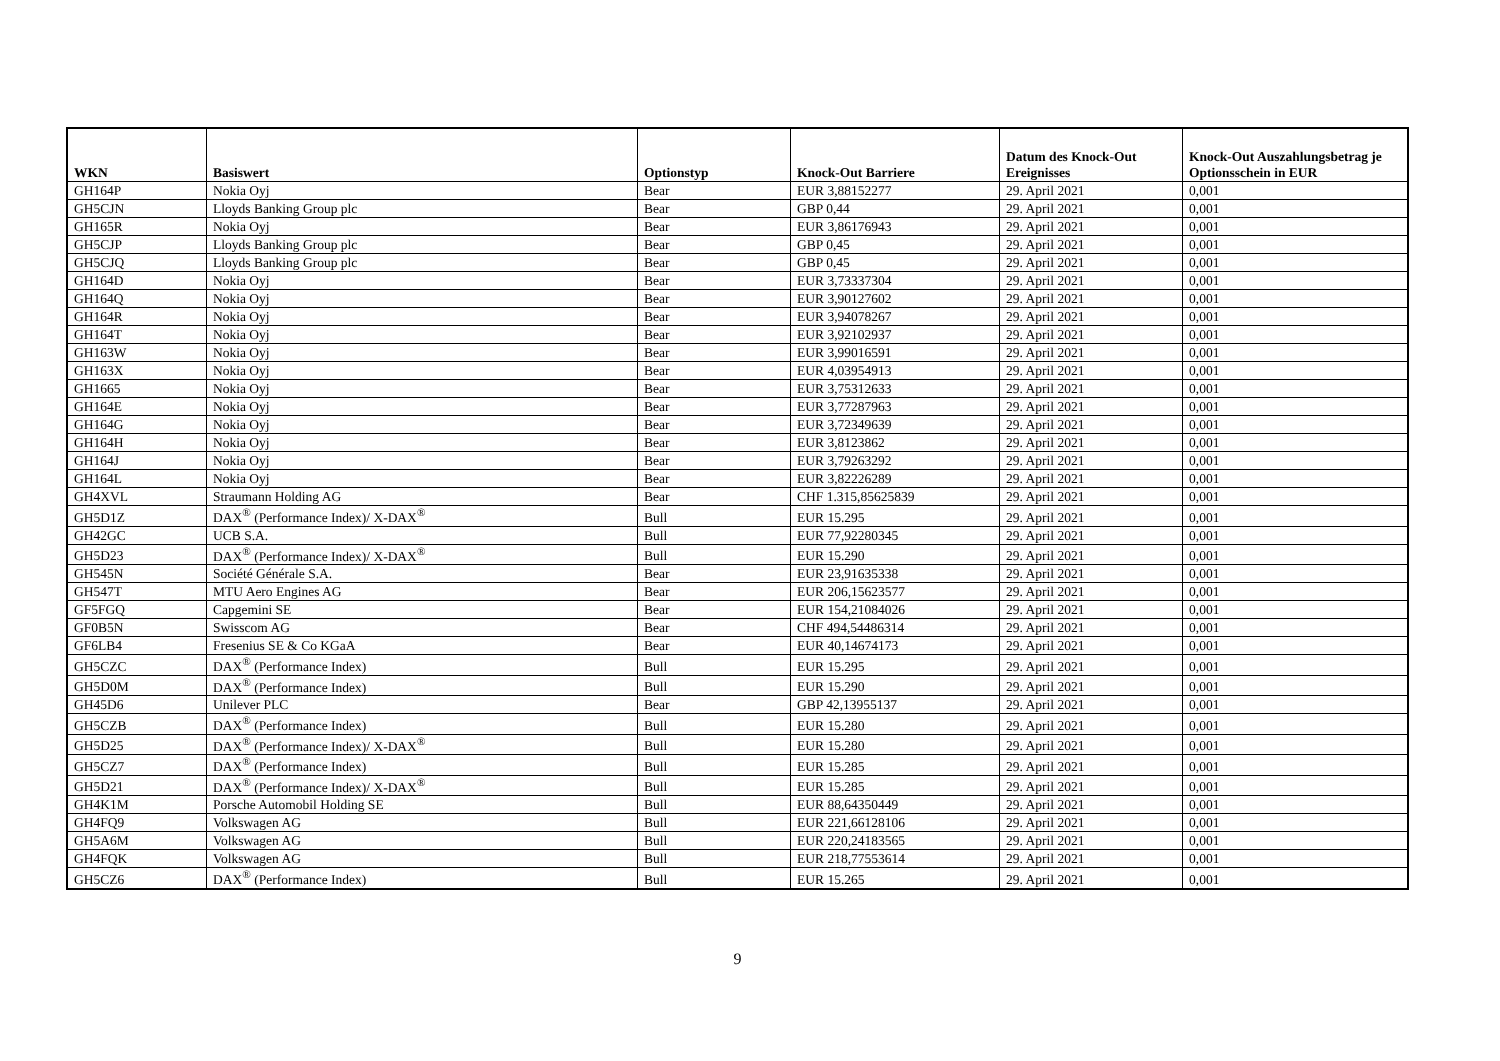| WKN | Basiswert | Optionstyp | Knock-Out Barriere | Datum des Knock-Out Ereignisses | Knock-Out Auszahlungsbetrag je Optionsschein in EUR |
| --- | --- | --- | --- | --- | --- |
| GH164P | Nokia Oyj | Bear | EUR 3,88152277 | 29. April 2021 | 0,001 |
| GH5CJN | Lloyds Banking Group plc | Bear | GBP 0,44 | 29. April 2021 | 0,001 |
| GH165R | Nokia Oyj | Bear | EUR 3,86176943 | 29. April 2021 | 0,001 |
| GH5CJP | Lloyds Banking Group plc | Bear | GBP 0,45 | 29. April 2021 | 0,001 |
| GH5CJQ | Lloyds Banking Group plc | Bear | GBP 0,45 | 29. April 2021 | 0,001 |
| GH164D | Nokia Oyj | Bear | EUR 3,73337304 | 29. April 2021 | 0,001 |
| GH164Q | Nokia Oyj | Bear | EUR 3,90127602 | 29. April 2021 | 0,001 |
| GH164R | Nokia Oyj | Bear | EUR 3,94078267 | 29. April 2021 | 0,001 |
| GH164T | Nokia Oyj | Bear | EUR 3,92102937 | 29. April 2021 | 0,001 |
| GH163W | Nokia Oyj | Bear | EUR 3,99016591 | 29. April 2021 | 0,001 |
| GH163X | Nokia Oyj | Bear | EUR 4,03954913 | 29. April 2021 | 0,001 |
| GH1665 | Nokia Oyj | Bear | EUR 3,75312633 | 29. April 2021 | 0,001 |
| GH164E | Nokia Oyj | Bear | EUR 3,77287963 | 29. April 2021 | 0,001 |
| GH164G | Nokia Oyj | Bear | EUR 3,72349639 | 29. April 2021 | 0,001 |
| GH164H | Nokia Oyj | Bear | EUR 3,8123862 | 29. April 2021 | 0,001 |
| GH164J | Nokia Oyj | Bear | EUR 3,79263292 | 29. April 2021 | 0,001 |
| GH164L | Nokia Oyj | Bear | EUR 3,82226289 | 29. April 2021 | 0,001 |
| GH4XVL | Straumann Holding AG | Bear | CHF 1.315,85625839 | 29. April 2021 | 0,001 |
| GH5D1Z | DAX<sup>®</sup> (Performance Index)/ X-DAX<sup>®</sup> | Bull | EUR 15.295 | 29. April 2021 | 0,001 |
| GH42GC | UCB S.A. | Bull | EUR 77,92280345 | 29. April 2021 | 0,001 |
| GH5D23 | DAX<sup>®</sup> (Performance Index)/ X-DAX<sup>®</sup> | Bull | EUR 15.290 | 29. April 2021 | 0,001 |
| GH545N | Société Générale S.A. | Bear | EUR 23,91635338 | 29. April 2021 | 0,001 |
| GH547T | MTU Aero Engines AG | Bear | EUR 206,15623577 | 29. April 2021 | 0,001 |
| GF5FGQ | Capgemini SE | Bear | EUR 154,21084026 | 29. April 2021 | 0,001 |
| GF0B5N | Swisscom AG | Bear | CHF 494,54486314 | 29. April 2021 | 0,001 |
| GF6LB4 | Fresenius SE & Co KGaA | Bear | EUR 40,14674173 | 29. April 2021 | 0,001 |
| GH5CZC | DAX<sup>®</sup> (Performance Index) | Bull | EUR 15.295 | 29. April 2021 | 0,001 |
| GH5D0M | DAX<sup>®</sup> (Performance Index) | Bull | EUR 15.290 | 29. April 2021 | 0,001 |
| GH45D6 | Unilever PLC | Bear | GBP 42,13955137 | 29. April 2021 | 0,001 |
| GH5CZB | DAX<sup>®</sup> (Performance Index) | Bull | EUR 15.280 | 29. April 2021 | 0,001 |
| GH5D25 | DAX<sup>®</sup> (Performance Index)/ X-DAX<sup>®</sup> | Bull | EUR 15.280 | 29. April 2021 | 0,001 |
| GH5CZ7 | DAX<sup>®</sup> (Performance Index) | Bull | EUR 15.285 | 29. April 2021 | 0,001 |
| GH5D21 | DAX<sup>®</sup> (Performance Index)/ X-DAX<sup>®</sup> | Bull | EUR 15.285 | 29. April 2021 | 0,001 |
| GH4K1M | Porsche Automobil Holding SE | Bull | EUR 88,64350449 | 29. April 2021 | 0,001 |
| GH4FQ9 | Volkswagen AG | Bull | EUR 221,66128106 | 29. April 2021 | 0,001 |
| GH5A6M | Volkswagen AG | Bull | EUR 220,24183565 | 29. April 2021 | 0,001 |
| GH4FQK | Volkswagen AG | Bull | EUR 218,77553614 | 29. April 2021 | 0,001 |
| GH5CZ6 | DAX<sup>®</sup> (Performance Index) | Bull | EUR 15.265 | 29. April 2021 | 0,001 |
9